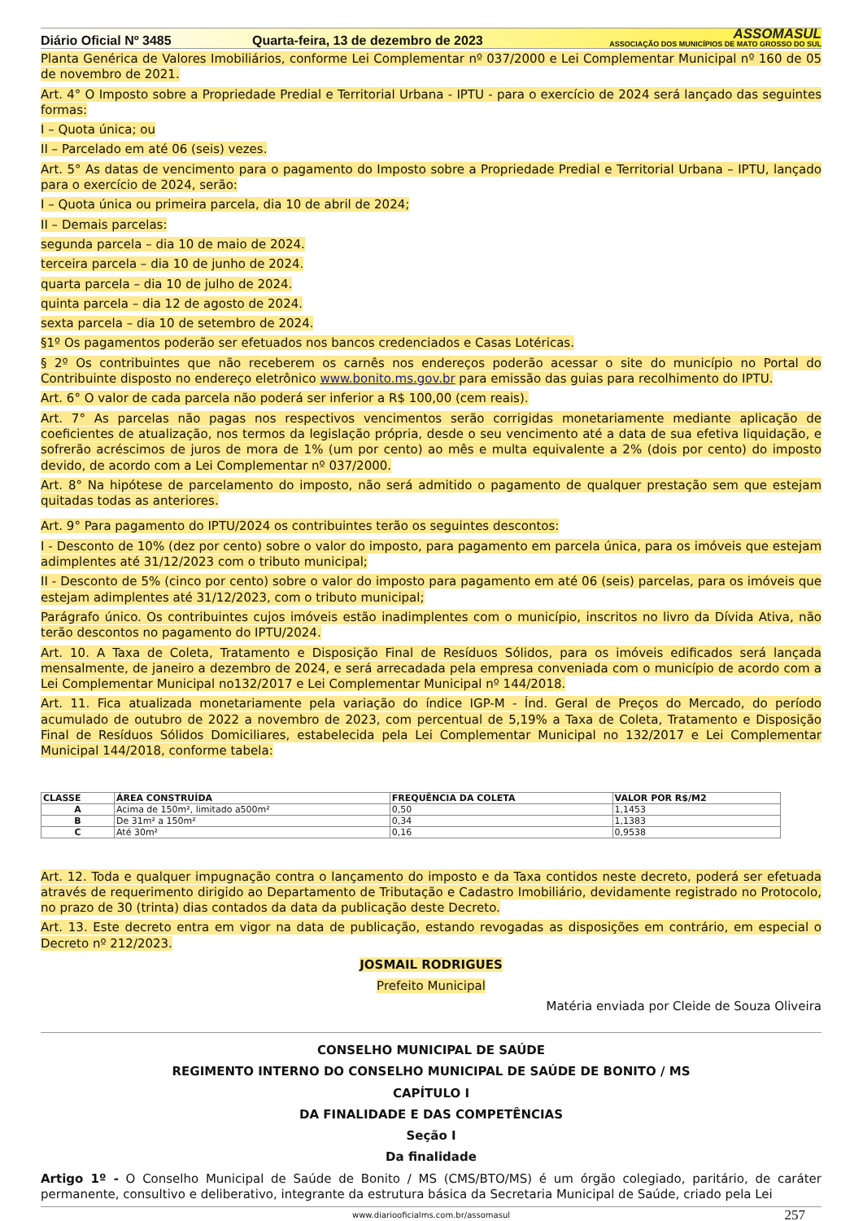Diário Oficial Nº 3485
Quarta-feira, 13 de dezembro de 2023
ASSOMASUL
ASSOCIAÇÃO DOS MUNICÍPIOS DE MATO GROSSO DO SUL
Planta Genérica de Valores Imobiliários, conforme Lei Complementar nº 037/2000 e Lei Complementar Municipal nº 160 de 05 de novembro de 2021.
Art. 4° O Imposto sobre a Propriedade Predial e Territorial Urbana - IPTU - para o exercício de 2024 será lançado das seguintes formas:
I – Quota única; ou
II – Parcelado em até 06 (seis) vezes.
Art. 5° As datas de vencimento para o pagamento do Imposto sobre a Propriedade Predial e Territorial Urbana – IPTU, lançado para o exercício de 2024, serão:
I – Quota única ou primeira parcela, dia 10 de abril de 2024;
II – Demais parcelas:
segunda parcela – dia 10 de maio de 2024.
terceira parcela – dia 10 de junho de 2024.
quarta parcela – dia 10 de julho de 2024.
quinta parcela – dia 12 de agosto de 2024.
sexta parcela – dia 10 de setembro de 2024.
§1º Os pagamentos poderão ser efetuados nos bancos credenciados e Casas Lotéricas.
§ 2º Os contribuintes que não receberem os carnês nos endereços poderão acessar o site do município no Portal do Contribuinte disposto no endereço eletrônico www.bonito.ms.gov.br para emissão das guias para recolhimento do IPTU.
Art. 6° O valor de cada parcela não poderá ser inferior a R$ 100,00 (cem reais).
Art. 7° As parcelas não pagas nos respectivos vencimentos serão corrigidas monetariamente mediante aplicação de coeficientes de atualização, nos termos da legislação própria, desde o seu vencimento até a data de sua efetiva liquidação, e sofrerão acréscimos de juros de mora de 1% (um por cento) ao mês e multa equivalente a 2% (dois por cento) do imposto devido, de acordo com a Lei Complementar nº 037/2000.
Art. 8° Na hipótese de parcelamento do imposto, não será admitido o pagamento de qualquer prestação sem que estejam quitadas todas as anteriores.
Art. 9° Para pagamento do IPTU/2024 os contribuintes terão os seguintes descontos:
I - Desconto de 10% (dez por cento) sobre o valor do imposto, para pagamento em parcela única, para os imóveis que estejam adimplentes até 31/12/2023 com o tributo municipal;
II - Desconto de 5% (cinco por cento) sobre o valor do imposto para pagamento em até 06 (seis) parcelas, para os imóveis que estejam adimplentes até 31/12/2023, com o tributo municipal;
Parágrafo único. Os contribuintes cujos imóveis estão inadimplentes com o município, inscritos no livro da Dívida Ativa, não terão descontos no pagamento do IPTU/2024.
Art. 10. A Taxa de Coleta, Tratamento e Disposição Final de Resíduos Sólidos, para os imóveis edificados será lançada mensalmente, de janeiro a dezembro de 2024, e será arrecadada pela empresa conveniada com o município de acordo com a Lei Complementar Municipal no132/2017 e Lei Complementar Municipal nº 144/2018.
Art. 11. Fica atualizada monetariamente pela variação do índice IGP-M - Índ. Geral de Preços do Mercado, do período acumulado de outubro de 2022 a novembro de 2023, com percentual de 5,19% a Taxa de Coleta, Tratamento e Disposição Final de Resíduos Sólidos Domiciliares, estabelecida pela Lei Complementar Municipal no 132/2017 e Lei Complementar Municipal 144/2018, conforme tabela:
| CLASSE | ÁREA CONSTRUÍDA | FREQUÊNCIA DA COLETA | VALOR POR R$/M2 |
| --- | --- | --- | --- |
| A | Acima de 150m², limitado a500m² | 0,50 | 1,1453 |
| B | De 31m² a 150m² | 0,34 | 1,1383 |
| C | Até 30m² | 0,16 | 0,9538 |
Art. 12. Toda e qualquer impugnação contra o lançamento do imposto e da Taxa contidos neste decreto, poderá ser efetuada através de requerimento dirigido ao Departamento de Tributação e Cadastro Imobiliário, devidamente registrado no Protocolo, no prazo de 30 (trinta) dias contados da data da publicação deste Decreto.
Art. 13. Este decreto entra em vigor na data de publicação, estando revogadas as disposições em contrário, em especial o Decreto nº 212/2023.
JOSMAIL RODRIGUES
Prefeito Municipal
Matéria enviada por Cleide de Souza Oliveira
CONSELHO MUNICIPAL DE SAÚDE
REGIMENTO INTERNO DO CONSELHO MUNICIPAL DE SAÚDE DE BONITO / MS
CAPÍTULO I
DA FINALIDADE E DAS COMPETÊNCIAS
Seção I
Da finalidade
Artigo 1º - O Conselho Municipal de Saúde de Bonito / MS (CMS/BTO/MS) é um órgão colegiado, paritário, de caráter permanente, consultivo e deliberativo, integrante da estrutura básica da Secretaria Municipal de Saúde, criado pela Lei
www.diariooficialms.com.br/assomasul 257